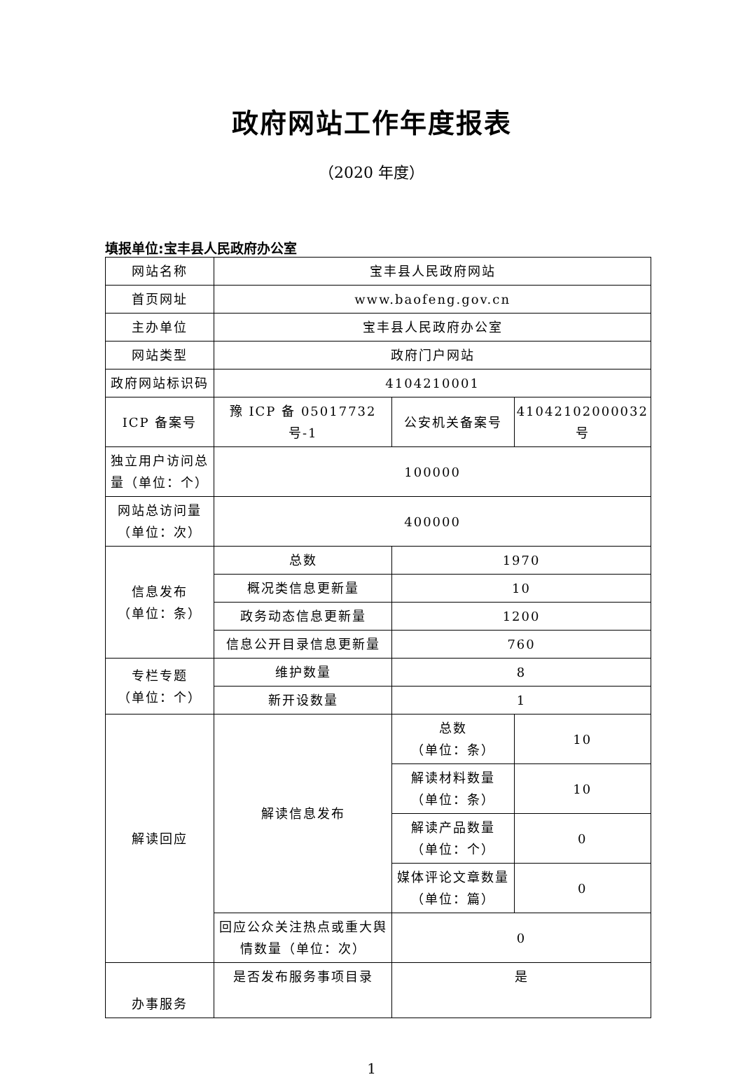政府网站工作年度报表
（2020 年度）
填报单位:宝丰县人民政府办公室
| 网站名称 | 宝丰县人民政府网站 | | |
| 首页网址 | www.baofeng.gov.cn | | |
| 主办单位 | 宝丰县人民政府办公室 | | |
| 网站类型 | 政府门户网站 | | |
| 政府网站标识码 | 4104210001 | | |
| ICP 备案号 | 豫 ICP 备 05017732 号-1 | 公安机关备案号 | 41042102000032 号 |
| 独立用户访问总量（单位：个） | 100000 | | |
| 网站总访问量（单位：次） | 400000 | | |
| 信息发布 （单位：条） | 总数 | 1970 | |
| | 概况类信息更新量 | 10 | |
| | 政务动态信息更新量 | 1200 | |
| | 信息公开目录信息更新量 | 760 | |
| 专栏专题 （单位：个） | 维护数量 | 8 | |
| | 新开设数量 | 1 | |
| 解读回应 | 解读信息发布 | 总数 （单位：条） | 10 |
| | | 解读材料数量 （单位：条） | 10 |
| | | 解读产品数量 （单位：个） | 0 |
| | | 媒体评论文章数量 （单位：篇） | 0 |
| | 回应公众关注热点或重大舆情数量（单位：次） | 0 | |
| 办事服务 | 是否发布服务事项目录 | 是 | |
1